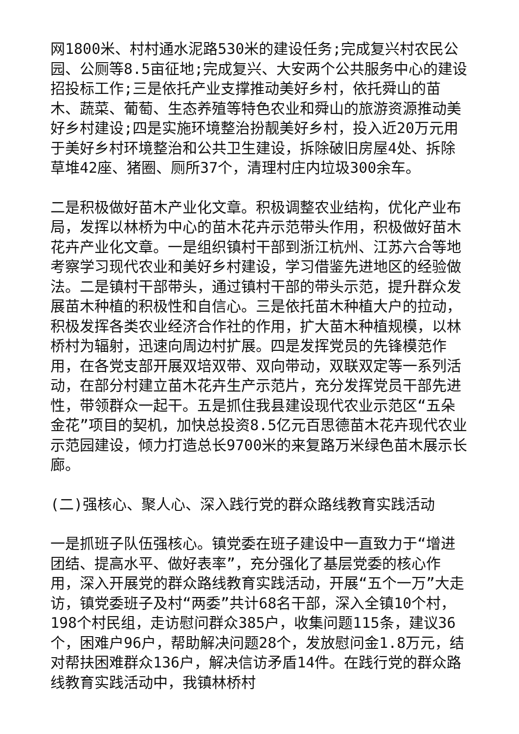网1800米、村村通水泥路530米的建设任务;完成复兴村农民公园、公厕等8.5亩征地;完成复兴、大安两个公共服务中心的建设招投标工作;三是依托产业支撑推动美好乡村，依托舜山的苗木、蔬菜、葡萄、生态养殖等特色农业和舜山的旅游资源推动美好乡村建设;四是实施环境整治扮靓美好乡村，投入近20万元用于美好乡村环境整治和公共卫生建设，拆除破旧房屋4处、拆除草堆42座、猪圈、厕所37个，清理村庄内垃圾300余车。
二是积极做好苗木产业化文章。积极调整农业结构，优化产业布局，发挥以林桥为中心的苗木花卉示范带头作用，积极做好苗木花卉产业化文章。一是组织镇村干部到浙江杭州、江苏六合等地考察学习现代农业和美好乡村建设，学习借鉴先进地区的经验做法。二是镇村干部带头，通过镇村干部的带头示范，提升群众发展苗木种植的积极性和自信心。三是依托苗木种植大户的拉动，积极发挥各类农业经济合作社的作用，扩大苗木种植规模，以林桥村为辐射，迅速向周边村扩展。四是发挥党员的先锋模范作用，在各党支部开展双培双带、双向带动，双联双定等一系列活动，在部分村建立苗木花卉生产示范片，充分发挥党员干部先进性，带领群众一起干。五是抓住我县建设现代农业示范区“五朵金花”项目的契机，加快总投资8.5亿元百思德苗木花卉现代农业示范园建设，倾力打造总长9700米的来复路万米绿色苗木展示长廊。
(二)强核心、聚人心、深入践行党的群众路线教育实践活动
一是抓班子队伍强核心。镇党委在班子建设中一直致力于“增进团结、提高水平、做好表率”，充分强化了基层党委的核心作用，深入开展党的群众路线教育实践活动，开展“五个一万”大走访，镇党委班子及村“两委”共计68名干部，深入全镇10个村，198个村民组，走访慰问群众385户，收集问题115条，建议36个，困难户96户，帮助解决问题28个，发放慰问金1.8万元，结对帮扶困难群众136户，解决信访矛盾14件。在践行党的群众路线教育实践活动中，我镇林桥村